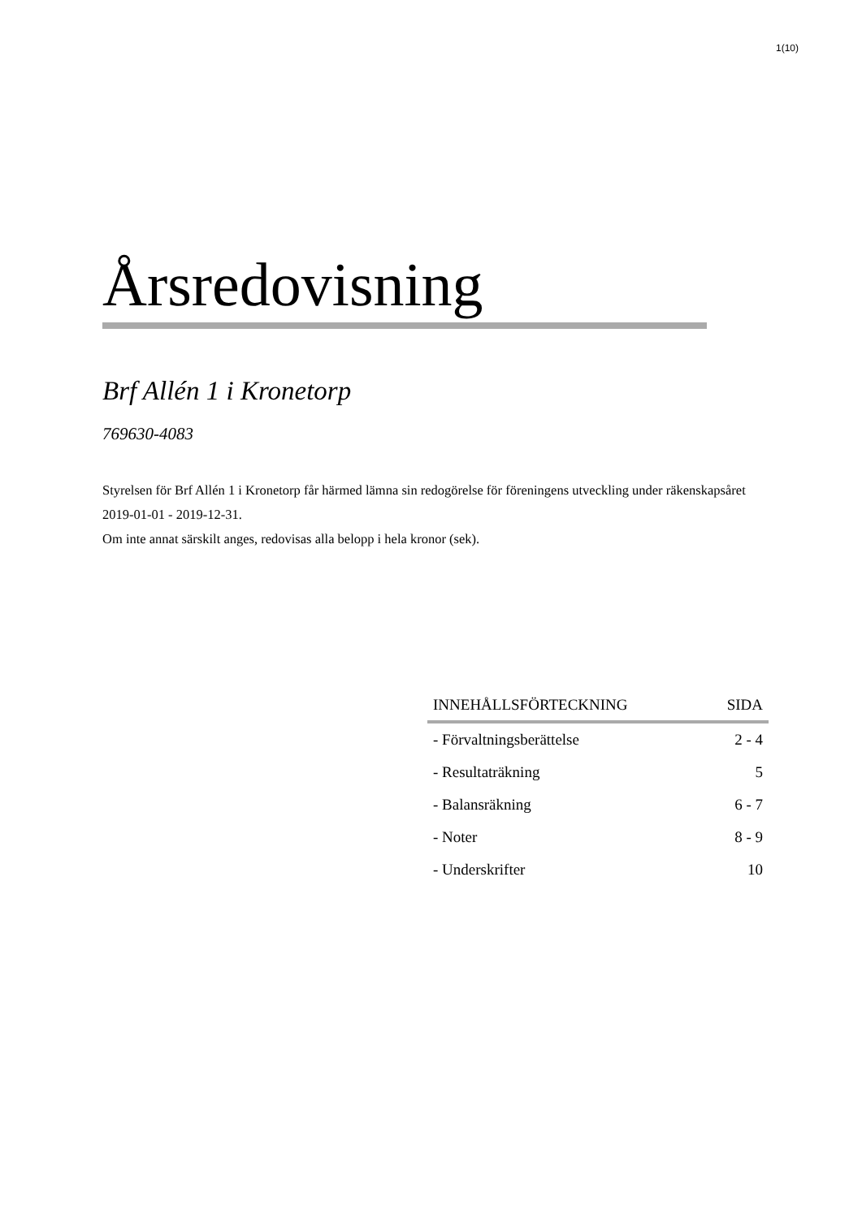1(10)
Årsredovisning
Brf Allén 1 i Kronetorp
769630-4083
Styrelsen för Brf Allén 1 i Kronetorp får härmed lämna sin redogörelse för föreningens utveckling under räkenskapsåret 2019-01-01 - 2019-12-31.
Om inte annat särskilt anges, redovisas alla belopp i hela kronor (sek).
| INNEHÅLLSFÖRTECKNING | SIDA |
| --- | --- |
| - Förvaltningsberättelse | 2 - 4 |
| - Resultaträkning | 5 |
| - Balansräkning | 6 - 7 |
| - Noter | 8 - 9 |
| - Underskrifter | 10 |